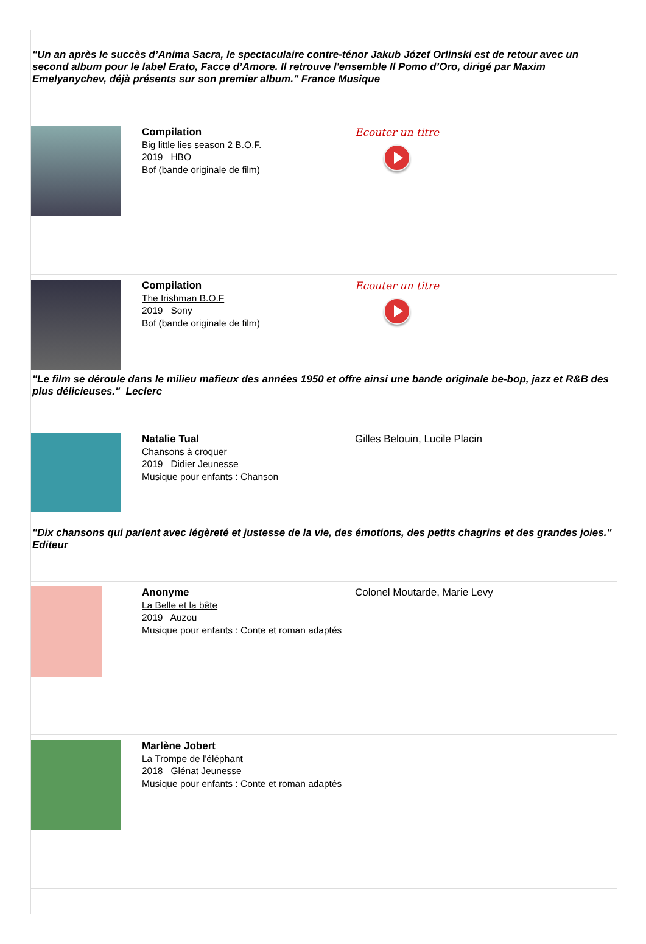"Un an après le succès d’Anima Sacra, le spectaculaire contre-ténor Jakub Józef Orlinski est de retour avec un second album pour le label Erato, Facce d’Amore. Il retrouve l'ensemble Il Pomo d’Oro, dirigé par Maxim Emelyanychev, déjà présents sur son premier album." France Musique
Compilation
Big little lies season 2 B.O.F.
2019 HBO
Bof (bande originale de film)
Ecouter un titre
Compilation
The Irishman B.O.F
2019 Sony
Bof (bande originale de film)
Ecouter un titre
"Le film se déroule dans le milieu mafieux des années 1950 et offre ainsi une bande originale be-bop, jazz et R&B des plus délicieuses." Leclerc
Natalie Tual
Chansons à croquer
2019 Didier Jeunesse
Musique pour enfants : Chanson
Gilles Belouin, Lucile Placin
"Dix chansons qui parlent avec légèreté et justesse de la vie, des émotions, des petits chagrins et des grandes joies." Editeur
Anonyme
La Belle et la bête
2019 Auzou
Musique pour enfants : Conte et roman adaptés
Colonel Moutarde, Marie Levy
Marlène Jobert
La Trompe de l'éléphant
2018 Glénat Jeunesse
Musique pour enfants : Conte et roman adaptés